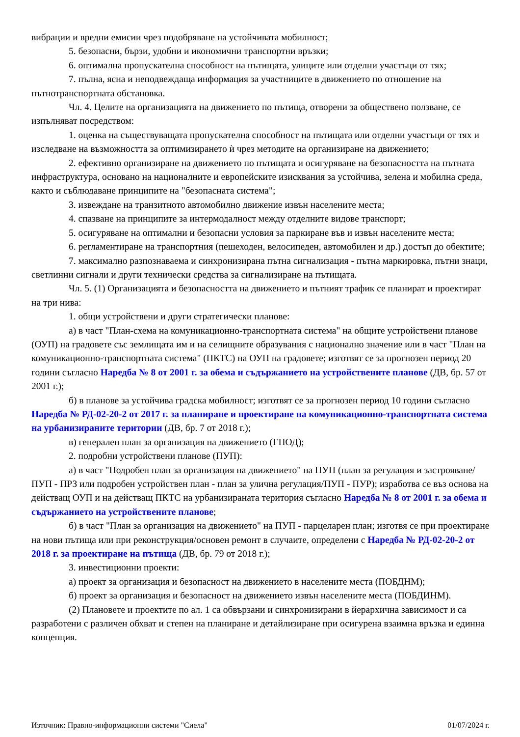вибрации и вредни емисии чрез подобряване на устойчивата мобилност;
5. безопасни, бързи, удобни и икономични транспортни връзки;
6. оптимална пропускателна способност на пътищата, улиците или отделни участъци от тях;
7. пълна, ясна и неподвеждаща информация за участниците в движението по отношение на пътнотранспортната обстановка.
Чл. 4. Целите на организацията на движението по пътища, отворени за обществено ползване, се изпълняват посредством:
1. оценка на съществуващата пропускателна способност на пътищата или отделни участъци от тях и изследване на възможността за оптимизирането ѝ чрез методите на организиране на движението;
2. ефективно организиране на движението по пътищата и осигуряване на безопасността на пътната инфраструктура, основано на националните и европейските изисквания за устойчива, зелена и мобилна среда, както и съблюдаване принципите на "безопасната система";
3. извеждане на транзитното автомобилно движение извън населените места;
4. спазване на принципите за интермодалност между отделните видове транспорт;
5. осигуряване на оптимални и безопасни условия за паркиране във и извън населените места;
6. регламентиране на транспортния (пешеходен, велосипеден, автомобилен и др.) достъп до обектите;
7. максимално разпознаваема и синхронизирана пътна сигнализация - пътна маркировка, пътни знаци, светлинни сигнали и други технически средства за сигнализиране на пътищата.
Чл. 5. (1) Организацията и безопасността на движението и пътният трафик се планират и проектират на три нива:
1. общи устройствени и други стратегически планове:
а) в част "План-схема на комуникационно-транспортната система" на общите устройствени планове (ОУП) на градовете със землищата им и на селищните образувания с национално значение или в част "План на комуникационно-транспортната система" (ПКТС) на ОУП на градовете; изготвят се за прогнозен период 20 години съгласно Наредба № 8 от 2001 г. за обема и съдържанието на устройствените планове (ДВ, бр. 57 от 2001 г.);
б) в планове за устойчива градска мобилност; изготвят се за прогнозен период 10 години съгласно Наредба № РД-02-20-2 от 2017 г. за планиране и проектиране на комуникационно-транспортната система на урбанизираните територии (ДВ, бр. 7 от 2018 г.);
в) генерален план за организация на движението (ГПОД);
2. подробни устройствени планове (ПУП):
а) в част "Подробен план за организация на движението" на ПУП (план за регулация и застрояване/ПУП - ПРЗ или подробен устройствен план - план за улична регулация/ПУП - ПУР); изработва се въз основа на действащ ОУП и на действащ ПКТС на урбанизираната територия съгласно Наредба № 8 от 2001 г. за обема и съдържанието на устройствените планове;
б) в част "План за организация на движението" на ПУП - парцеларен план; изготвя се при проектиране на нови пътища или при реконструкция/основен ремонт в случаите, определени с Наредба № РД-02-20-2 от 2018 г. за проектиране на пътища (ДВ, бр. 79 от 2018 г.);
3. инвестиционни проекти:
а) проект за организация и безопасност на движението в населените места (ПОБДНМ);
б) проект за организация и безопасност на движението извън населените места (ПОБДИНМ).
(2) Плановете и проектите по ал. 1 са обвързани и синхронизирани в йерархична зависимост и са разработени с различен обхват и степен на планиране и детайлизиране при осигурена взаимна връзка и единна концепция.
Източник: Правно-информационни системи "Сиела" 01/07/2024 г.